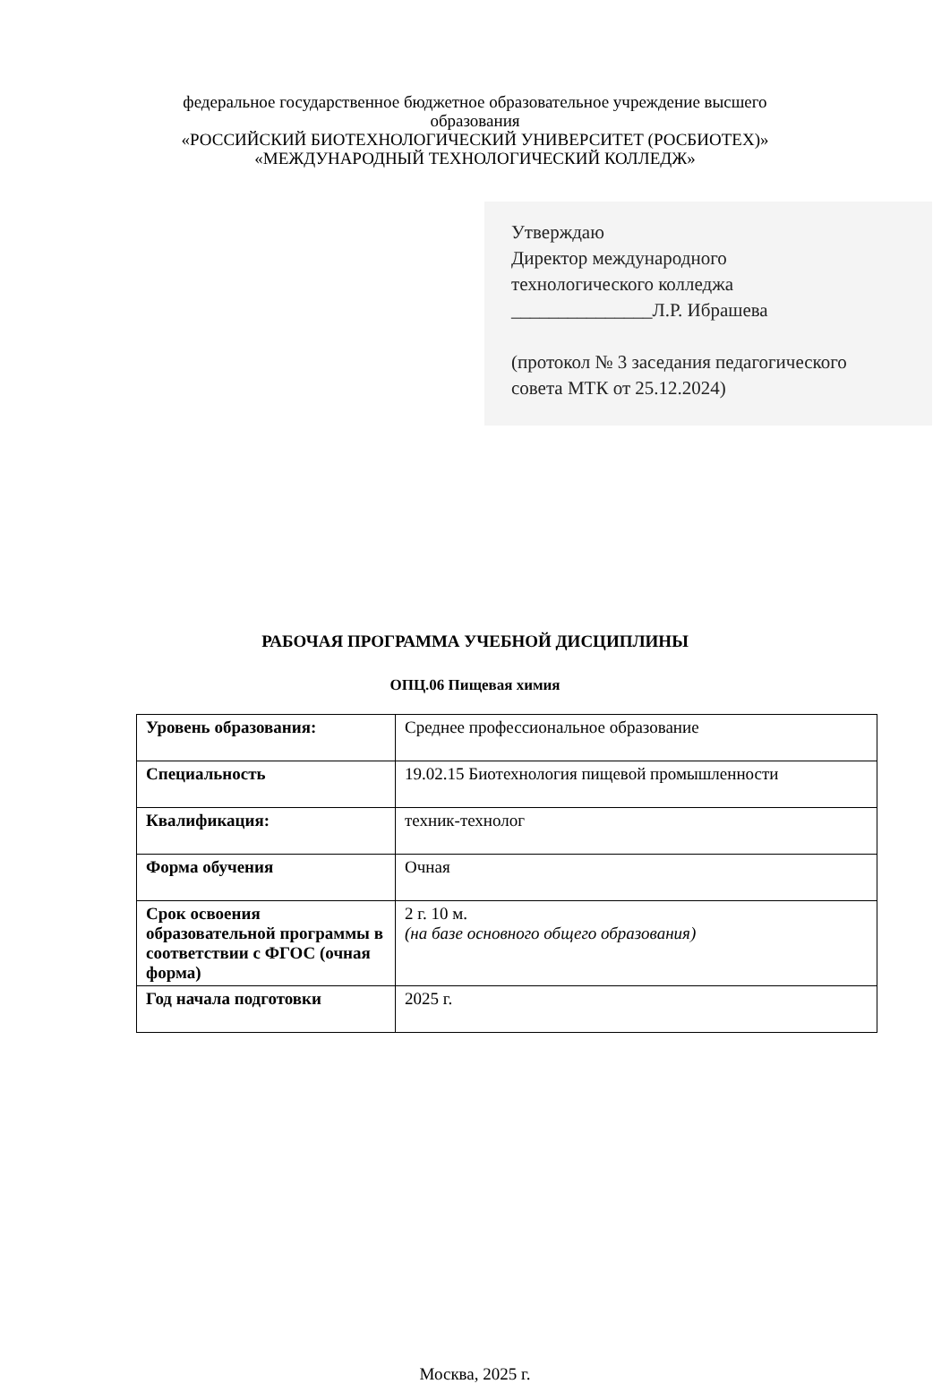федеральное государственное бюджетное образовательное учреждение высшего
образования
«РОССИЙСКИЙ БИОТЕХНОЛОГИЧЕСКИЙ УНИВЕРСИТЕТ (РОСБИОТЕХ)»
«МЕЖДУНАРОДНЫЙ ТЕХНОЛОГИЧЕСКИЙ КОЛЛЕДЖ»
Утверждаю
Директор международного
технологического колледжа
_______________Л.Р. Ибрашева
(протокол № 3 заседания педагогического
совета МТК от 25.12.2024)
РАБОЧАЯ ПРОГРАММА УЧЕБНОЙ ДИСЦИПЛИНЫ
ОПЦ.06 Пищевая химия
| Уровень образования: | Среднее профессиональное образование |
| Специальность | 19.02.15 Биотехнология пищевой промышленности |
| Квалификация: | техник-технолог |
| Форма обучения | Очная |
| Срок освоения образовательной программы в соответствии с ФГОС (очная форма) | 2 г. 10 м. (на базе основного общего образования) |
| Год начала подготовки | 2025 г. |
Москва, 2025 г.